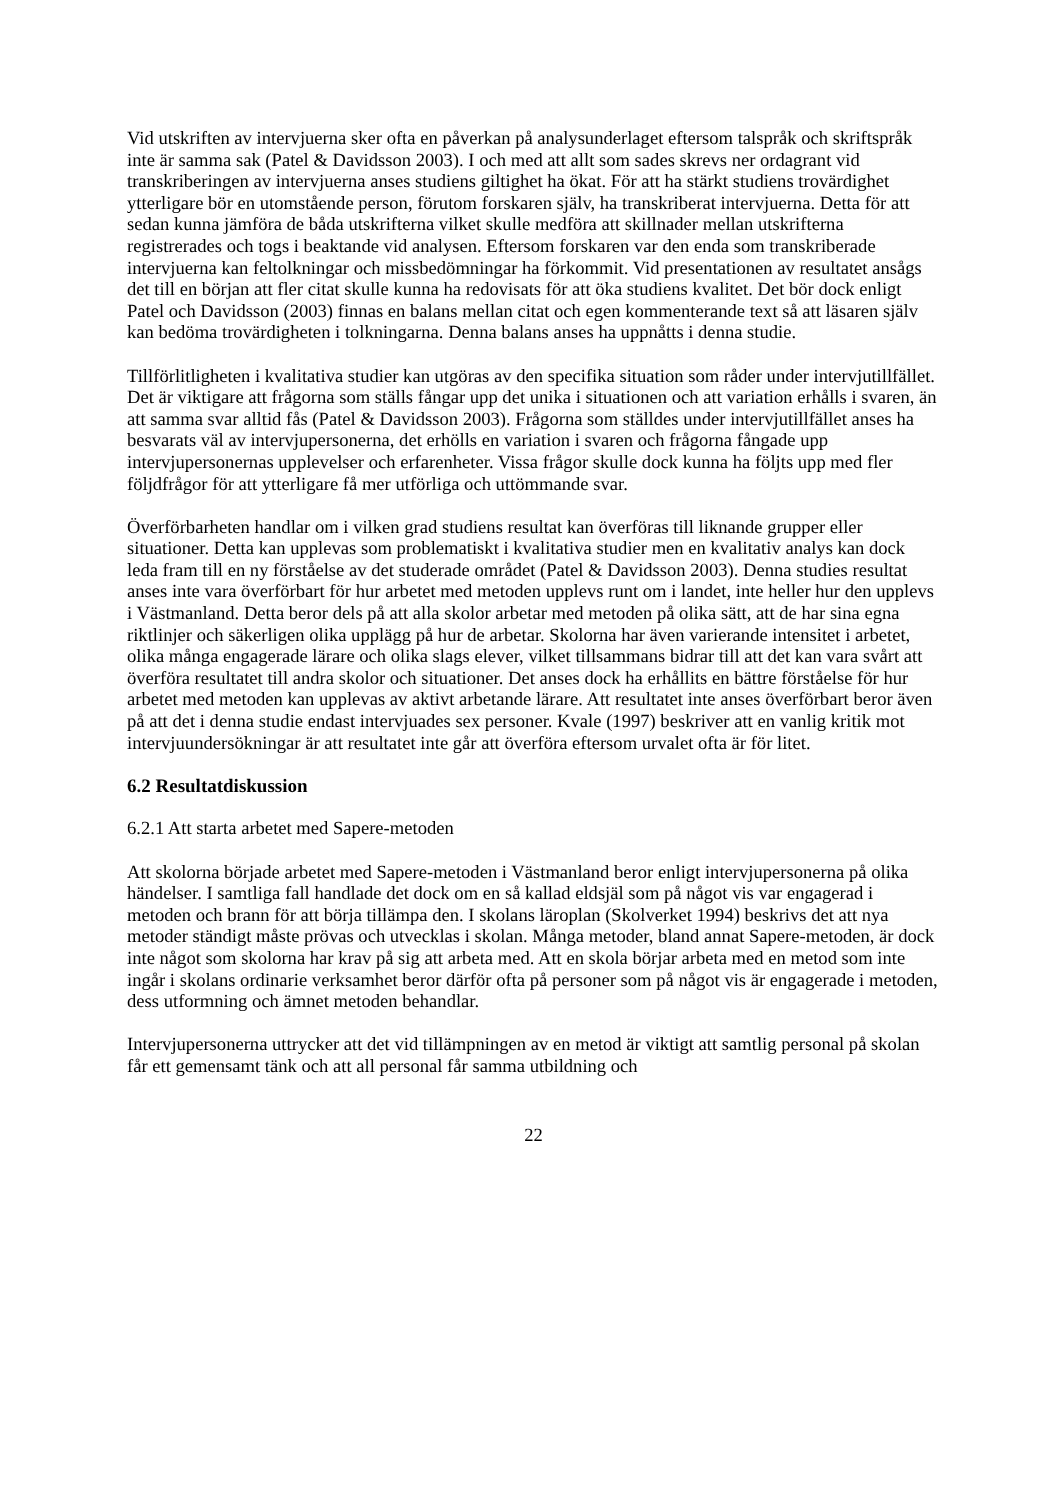Vid utskriften av intervjuerna sker ofta en påverkan på analysunderlaget eftersom talspråk och skriftspråk inte är samma sak (Patel & Davidsson 2003). I och med att allt som sades skrevs ner ordagrant vid transkriberingen av intervjuerna anses studiens giltighet ha ökat. För att ha stärkt studiens trovärdighet ytterligare bör en utomstående person, förutom forskaren själv, ha transkriberat intervjuerna. Detta för att sedan kunna jämföra de båda utskrifterna vilket skulle medföra att skillnader mellan utskrifterna registrerades och togs i beaktande vid analysen. Eftersom forskaren var den enda som transkriberade intervjuerna kan feltolkningar och missbedömningar ha förkommit. Vid presentationen av resultatet ansågs det till en början att fler citat skulle kunna ha redovisats för att öka studiens kvalitet. Det bör dock enligt Patel och Davidsson (2003) finnas en balans mellan citat och egen kommenterande text så att läsaren själv kan bedöma trovärdigheten i tolkningarna. Denna balans anses ha uppnåtts i denna studie.
Tillförlitligheten i kvalitativa studier kan utgöras av den specifika situation som råder under intervjutillfället. Det är viktigare att frågorna som ställs fångar upp det unika i situationen och att variation erhålls i svaren, än att samma svar alltid fås (Patel & Davidsson 2003). Frågorna som ställdes under intervjutillfället anses ha besvarats väl av intervjupersonerna, det erhölls en variation i svaren och frågorna fångade upp intervjupersonernas upplevelser och erfarenheter. Vissa frågor skulle dock kunna ha följts upp med fler följdfrågor för att ytterligare få mer utförliga och uttömmande svar.
Överförbarheten handlar om i vilken grad studiens resultat kan överföras till liknande grupper eller situationer. Detta kan upplevas som problematiskt i kvalitativa studier men en kvalitativ analys kan dock leda fram till en ny förståelse av det studerade området (Patel & Davidsson 2003). Denna studies resultat anses inte vara överförbart för hur arbetet med metoden upplevs runt om i landet, inte heller hur den upplevs i Västmanland. Detta beror dels på att alla skolor arbetar med metoden på olika sätt, att de har sina egna riktlinjer och säkerligen olika upplägg på hur de arbetar. Skolorna har även varierande intensitet i arbetet, olika många engagerade lärare och olika slags elever, vilket tillsammans bidrar till att det kan vara svårt att överföra resultatet till andra skolor och situationer. Det anses dock ha erhållits en bättre förståelse för hur arbetet med metoden kan upplevas av aktivt arbetande lärare. Att resultatet inte anses överförbart beror även på att det i denna studie endast intervjuades sex personer. Kvale (1997) beskriver att en vanlig kritik mot intervjuundersökningar är att resultatet inte går att överföra eftersom urvalet ofta är för litet.
6.2 Resultatdiskussion
6.2.1 Att starta arbetet med Sapere-metoden
Att skolorna började arbetet med Sapere-metoden i Västmanland beror enligt intervjupersonerna på olika händelser. I samtliga fall handlade det dock om en så kallad eldsjäl som på något vis var engagerad i metoden och brann för att börja tillämpa den. I skolans läroplan (Skolverket 1994) beskrivs det att nya metoder ständigt måste prövas och utvecklas i skolan. Många metoder, bland annat Sapere-metoden, är dock inte något som skolorna har krav på sig att arbeta med. Att en skola börjar arbeta med en metod som inte ingår i skolans ordinarie verksamhet beror därför ofta på personer som på något vis är engagerade i metoden, dess utformning och ämnet metoden behandlar.
Intervjupersonerna uttrycker att det vid tillämpningen av en metod är viktigt att samtlig personal på skolan får ett gemensamt tänk och att all personal får samma utbildning och
22